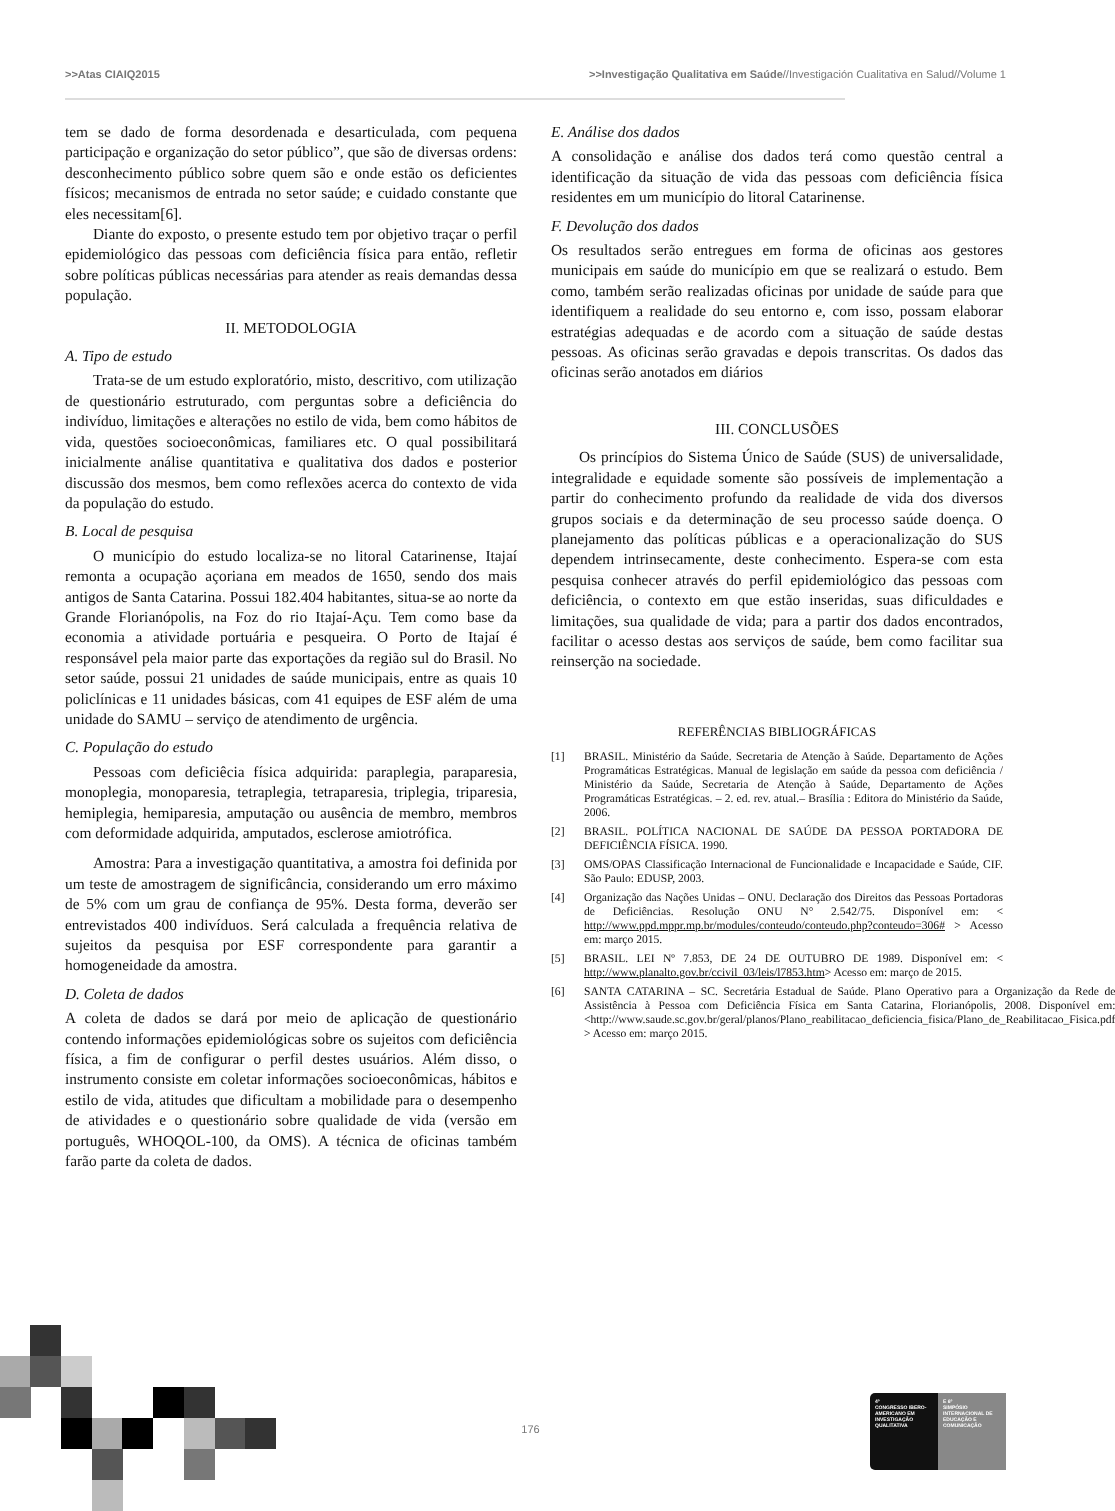>>Atas CIAIQ2015 >>Investigação Qualitativa em Saúde//Investigación Cualitativa en Salud//Volume 1
tem se dado de forma desordenada e desarticulada, com pequena participação e organização do setor público”, que são de diversas ordens: desconhecimento público sobre quem são e onde estão os deficientes físicos; mecanismos de entrada no setor saúde; e cuidado constante que eles necessitam[6].
Diante do exposto, o presente estudo tem por objetivo traçar o perfil epidemiológico das pessoas com deficiência física para então, refletir sobre políticas públicas necessárias para atender as reais demandas dessa população.
II. METODOLOGIA
A. Tipo de estudo
Trata-se de um estudo exploratório, misto, descritivo, com utilização de questionário estruturado, com perguntas sobre a deficiência do indivíduo, limitações e alterações no estilo de vida, bem como hábitos de vida, questões socioeconômicas, familiares etc. O qual possibilitará inicialmente análise quantitativa e qualitativa dos dados e posterior discussão dos mesmos, bem como reflexões acerca do contexto de vida da população do estudo.
B. Local de pesquisa
O município do estudo localiza-se no litoral Catarinense, Itajaí remonta a ocupação açoriana em meados de 1650, sendo dos mais antigos de Santa Catarina. Possui 182.404 habitantes, situa-se ao norte da Grande Florianópolis, na Foz do rio Itajaí-Açu. Tem como base da economia a atividade portuária e pesqueira. O Porto de Itajaí é responsável pela maior parte das exportações da região sul do Brasil. No setor saúde, possui 21 unidades de saúde municipais, entre as quais 10 policlínicas e 11 unidades básicas, com 41 equipes de ESF além de uma unidade do SAMU – serviço de atendimento de urgência.
C. População do estudo
Pessoas com deficiêcia física adquirida: paraplegia, paraparesia, monoplegia, monoparesia, tetraplegia, tetraparesia, triplegia, triparesia, hemiplegia, hemiparesia, amputação ou ausência de membro, membros com deformidade adquirida, amputados, esclerose amiotrófica.
Amostra: Para a investigação quantitativa, a amostra foi definida por um teste de amostragem de significância, considerando um erro máximo de 5% com um grau de confiança de 95%. Desta forma, deverão ser entrevistados 400 indivíduos. Será calculada a frequência relativa de sujeitos da pesquisa por ESF correspondente para garantir a homogeneidade da amostra.
D. Coleta de dados
A coleta de dados se dará por meio de aplicação de questionário contendo informações epidemiológicas sobre os sujeitos com deficiência física, a fim de configurar o perfil destes usuários. Além disso, o instrumento consiste em coletar informações socioeconômicas, hábitos e estilo de vida, atitudes que dificultam a mobilidade para o desempenho de atividades e o questionário sobre qualidade de vida (versão em português, WHOQOL-100, da OMS). A técnica de oficinas também farão parte da coleta de dados.
E. Análise dos dados
A consolidação e análise dos dados terá como questão central a identificação da situação de vida das pessoas com deficiência física residentes em um município do litoral Catarinense.
F. Devolução dos dados
Os resultados serão entregues em forma de oficinas aos gestores municipais em saúde do município em que se realizará o estudo. Bem como, também serão realizadas oficinas por unidade de saúde para que identifiquem a realidade do seu entorno e, com isso, possam elaborar estratégias adequadas e de acordo com a situação de saúde destas pessoas. As oficinas serão gravadas e depois transcritas. Os dados das oficinas serão anotados em diários
III. CONCLUSÕES
Os princípios do Sistema Único de Saúde (SUS) de universalidade, integralidade e equidade somente são possíveis de implementação a partir do conhecimento profundo da realidade de vida dos diversos grupos sociais e da determinação de seu processo saúde doença. O planejamento das políticas públicas e a operacionalização do SUS dependem intrinsecamente, deste conhecimento. Espera-se com esta pesquisa conhecer através do perfil epidemiológico das pessoas com deficiência, o contexto em que estão inseridas, suas dificuldades e limitações, sua qualidade de vida; para a partir dos dados encontrados, facilitar o acesso destas aos serviços de saúde, bem como facilitar sua reinserção na sociedade.
REFERÊNCIAS BIBLIOGRÁFICAS
[1] BRASIL. Ministério da Saúde. Secretaria de Atenção à Saúde. Departamento de Ações Programáticas Estratégicas. Manual de legislação em saúde da pessoa com deficiência / Ministério da Saúde, Secretaria de Atenção à Saúde, Departamento de Ações Programáticas Estratégicas. – 2. ed. rev. atual.– Brasília : Editora do Ministério da Saúde, 2006.
[2] BRASIL. POLÍTICA NACIONAL DE SAÚDE DA PESSOA PORTADORA DE DEFICIÊNCIA FÍSICA. 1990.
[3] OMS/OPAS Classificação Internacional de Funcionalidade e Incapacidade e Saúde, CIF. São Paulo: EDUSP, 2003.
[4] Organização das Nações Unidas – ONU. Declaração dos Direitos das Pessoas Portadoras de Deficiências. Resolução ONU N° 2.542/75. Disponível em: < http://www.ppd.mppr.mp.br/modules/conteudo/conteudo.php?conteudo=306# > Acesso em: março 2015.
[5] BRASIL. LEI Nº 7.853, DE 24 DE OUTUBRO DE 1989. Disponível em: < http://www.planalto.gov.br/ccivil_03/leis/l7853.htm> Acesso em: março de 2015.
[6] SANTA CATARINA – SC. Secretária Estadual de Saúde. Plano Operativo para a Organização da Rede de Assistência à Pessoa com Deficiência Física em Santa Catarina, Florianópolis, 2008. Disponível em: <http://www.saude.sc.gov.br/geral/planos/Plano_reabilitacao_deficiencia_fisica/Plano_de_Reabilitacao_Fisica.pdf > Acesso em: março 2015.
176
4º
CONGRESSO IBERO-AMERICANO EM INVESTIGAÇÃO QUALITATIVA
E 6º
SIMPÓSIO INTERNACIONAL DE EDUCAÇÃO E COMUNICAÇÃO